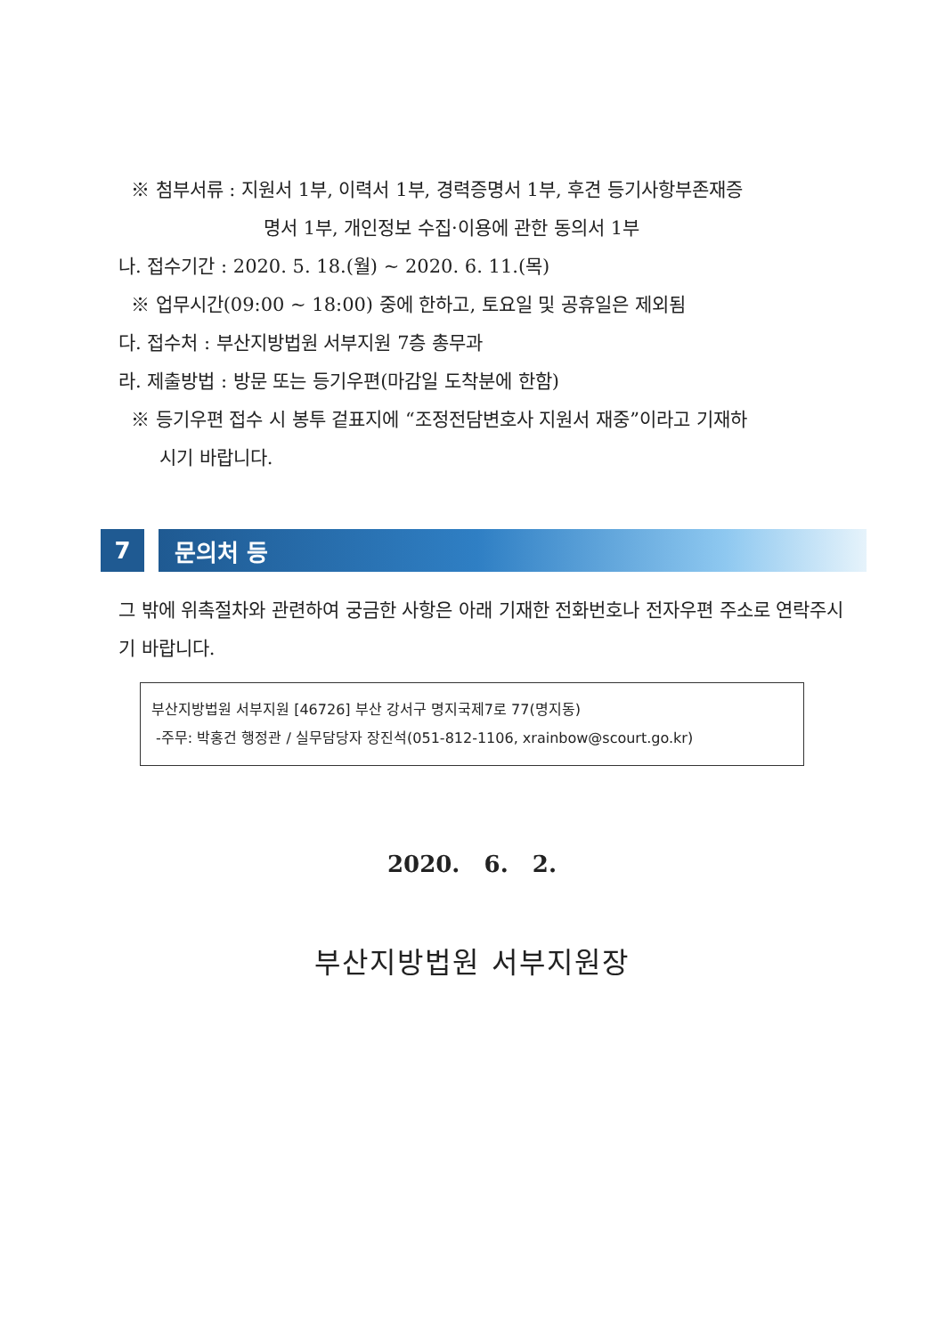※ 첨부서류 : 지원서 1부, 이력서 1부, 경력증명서 1부, 후견 등기사항부존재증
명서 1부, 개인정보 수집·이용에 관한 동의서 1부
나. 접수기간 : 2020. 5. 18.(월) ~ 2020. 6. 11.(목)
※ 업무시간(09:00 ~ 18:00) 중에 한하고, 토요일 및 공휴일은 제외됨
다. 접수처 : 부산지방법원 서부지원 7층 총무과
라. 제출방법 : 방문 또는 등기우편(마감일 도착분에 한함)
※ 등기우편 접수 시 봉투 겉표지에 “조정전담변호사 지원서 재중”이라고 기재하
시기 바랍니다.
7 문의처 등
그 밖에 위촉절차와 관련하여 궁금한 사항은 아래 기재한 전화번호나 전자우편 주소로 연락주시기 바랍니다.
부산지방법원 서부지원 [46726] 부산 강서구 명지국제7로 77(명지동)
-주무: 박홍건 행정관 / 실무담당자 장진석(051-812-1106, xrainbow@scourt.go.kr)
2020. 6. 2.
부산지방법원 서부지원장